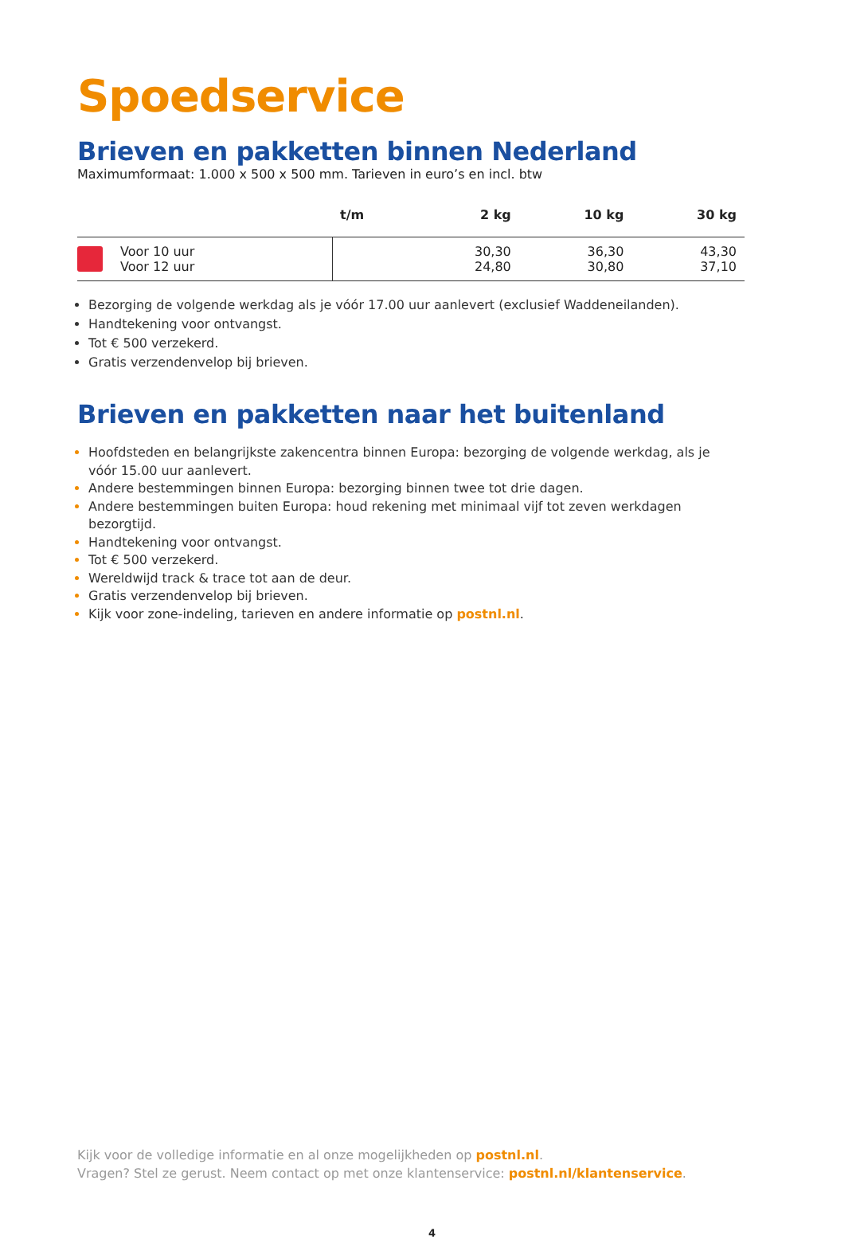Spoedservice
Brieven en pakketten binnen Nederland
Maximumformaat: 1.000 x 500 x 500 mm. Tarieven in euro’s en incl. btw
| | t/m | 2 kg | 10 kg | 30 kg |
| --- | --- | --- | --- | --- |
| Voor 10 uur Voor 12 uur | | 30,30 24,80 | 36,30 30,80 | 43,30 37,10 |
Bezorging de volgende werkdag als je vóór 17.00 uur aanlevert (exclusief Waddeneilanden).
Handtekening voor ontvangst.
Tot € 500 verzekerd.
Gratis verzendenvelop bij brieven.
Brieven en pakketten naar het buitenland
Hoofdsteden en belangrijkste zakencentra binnen Europa: bezorging de volgende werkdag, als je vóór 15.00 uur aanlevert.
Andere bestemmingen binnen Europa: bezorging binnen twee tot drie dagen.
Andere bestemmingen buiten Europa: houd rekening met minimaal vijf tot zeven werkdagen bezorgtijd.
Handtekening voor ontvangst.
Tot € 500 verzekerd.
Wereldwijd track & trace tot aan de deur.
Gratis verzendenvelop bij brieven.
Kijk voor zone-indeling, tarieven en andere informatie op postnl.nl.
Kijk voor de volledige informatie en al onze mogelijkheden op postnl.nl.
Vragen? Stel ze gerust. Neem contact op met onze klantenservice: postnl.nl/klantenservice.
4